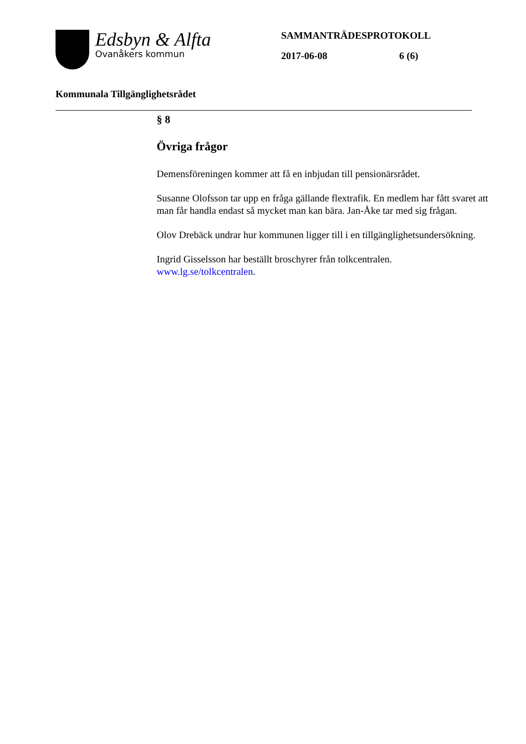Edsbyn & Alfta
Ovanåkers kommun
SAMMANTRÄDESPROTOKOLL
2017-06-08 6 (6)
Kommunala Tillgänglighetsrådet
§ 8
Övriga frågor
Demensföreningen kommer att få en inbjudan till pensionärsrådet.
Susanne Olofsson tar upp en fråga gällande flextrafik. En medlem har fått svaret att man får handla endast så mycket man kan bära. Jan-Åke tar med sig frågan.
Olov Drebäck undrar hur kommunen ligger till i en tillgänglighetsundersökning.
Ingrid Gisselsson har beställt broschyrer från tolkcentralen.
www.lg.se/tolkcentralen.